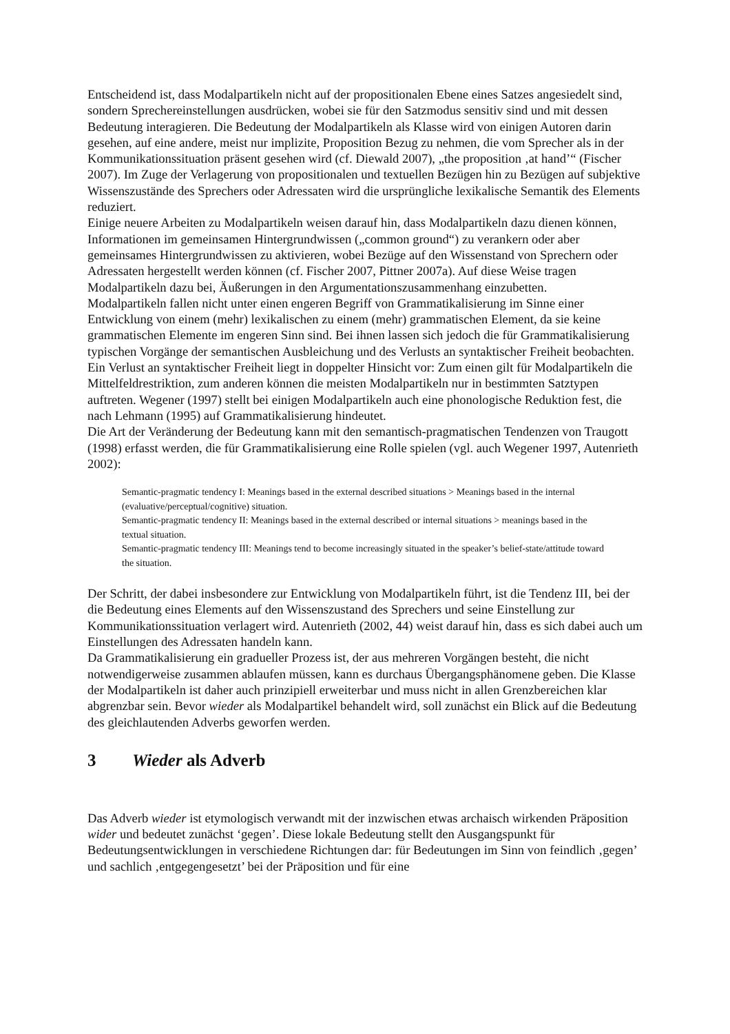Entscheidend ist, dass Modalpartikeln nicht auf der propositionalen Ebene eines Satzes angesiedelt sind, sondern Sprechereinstellungen ausdrücken, wobei sie für den Satzmodus sensitiv sind und mit dessen Bedeutung interagieren. Die Bedeutung der Modalpartikeln als Klasse wird von einigen Autoren darin gesehen, auf eine andere, meist nur implizite, Proposition Bezug zu nehmen, die vom Sprecher als in der Kommunikationssituation präsent gesehen wird (cf. Diewald 2007), „the proposition ‚at hand’“ (Fischer 2007). Im Zuge der Verlagerung von propositionalen und textuellen Bezügen hin zu Bezügen auf subjektive Wissenszustände des Sprechers oder Adressaten wird die ursprüngliche lexikalische Semantik des Elements reduziert.
Einige neuere Arbeiten zu Modalpartikeln weisen darauf hin, dass Modalpartikeln dazu dienen können, Informationen im gemeinsamen Hintergrundwissen („common ground“) zu verankern oder aber gemeinsames Hintergrundwissen zu aktivieren, wobei Bezüge auf den Wissenstand von Sprechern oder Adressaten hergestellt werden können (cf. Fischer 2007, Pittner 2007a). Auf diese Weise tragen Modalpartikeln dazu bei, Äußerungen in den Argumentationszusammenhang einzubetten.
Modalpartikeln fallen nicht unter einen engeren Begriff von Grammatikalisierung im Sinne einer Entwicklung von einem (mehr) lexikalischen zu einem (mehr) grammatischen Element, da sie keine grammatischen Elemente im engeren Sinn sind. Bei ihnen lassen sich jedoch die für Grammatikalisierung typischen Vorgänge der semantischen Ausbleichung und des Verlusts an syntaktischer Freiheit beobachten. Ein Verlust an syntaktischer Freiheit liegt in doppelter Hinsicht vor: Zum einen gilt für Modalpartikeln die Mittelfeldrestriktion, zum anderen können die meisten Modalpartikeln nur in bestimmten Satztypen auftreten. Wegener (1997) stellt bei einigen Modalpartikeln auch eine phonologische Reduktion fest, die nach Lehmann (1995) auf Grammatikalisierung hindeutet.
Die Art der Veränderung der Bedeutung kann mit den semantisch-pragmatischen Tendenzen von Traugott (1998) erfasst werden, die für Grammatikalisierung eine Rolle spielen (vgl. auch Wegener 1997, Autenrieth 2002):
Semantic-pragmatic tendency I: Meanings based in the external described situations > Meanings based in the internal (evaluative/perceptual/cognitive) situation.
Semantic-pragmatic tendency II: Meanings based in the external described or internal situations > meanings based in the textual situation.
Semantic-pragmatic tendency III: Meanings tend to become increasingly situated in the speaker’s belief-state/attitude toward the situation.
Der Schritt, der dabei insbesondere zur Entwicklung von Modalpartikeln führt, ist die Tendenz III, bei der die Bedeutung eines Elements auf den Wissenszustand des Sprechers und seine Einstellung zur Kommunikationssituation verlagert wird. Autenrieth (2002, 44) weist darauf hin, dass es sich dabei auch um Einstellungen des Adressaten handeln kann.
Da Grammatikalisierung ein gradueller Prozess ist, der aus mehreren Vorgängen besteht, die nicht notwendigerweise zusammen ablaufen müssen, kann es durchaus Übergangsphänomene geben. Die Klasse der Modalpartikeln ist daher auch prinzipiell erweiterbar und muss nicht in allen Grenzbereichen klar abgrenzbar sein. Bevor wieder als Modalpartikel behandelt wird, soll zunächst ein Blick auf die Bedeutung des gleichlautenden Adverbs geworfen werden.
3 Wieder als Adverb
Das Adverb wieder ist etymologisch verwandt mit der inzwischen etwas archaisch wirkenden Präposition wider und bedeutet zunächst ‘gegen’. Diese lokale Bedeutung stellt den Ausgangspunkt für Bedeutungsentwicklungen in verschiedene Richtungen dar: für Bedeutungen im Sinn von feindlich ‚gegen’ und sachlich ‚entgegengesetzt’ bei der Präposition und für eine